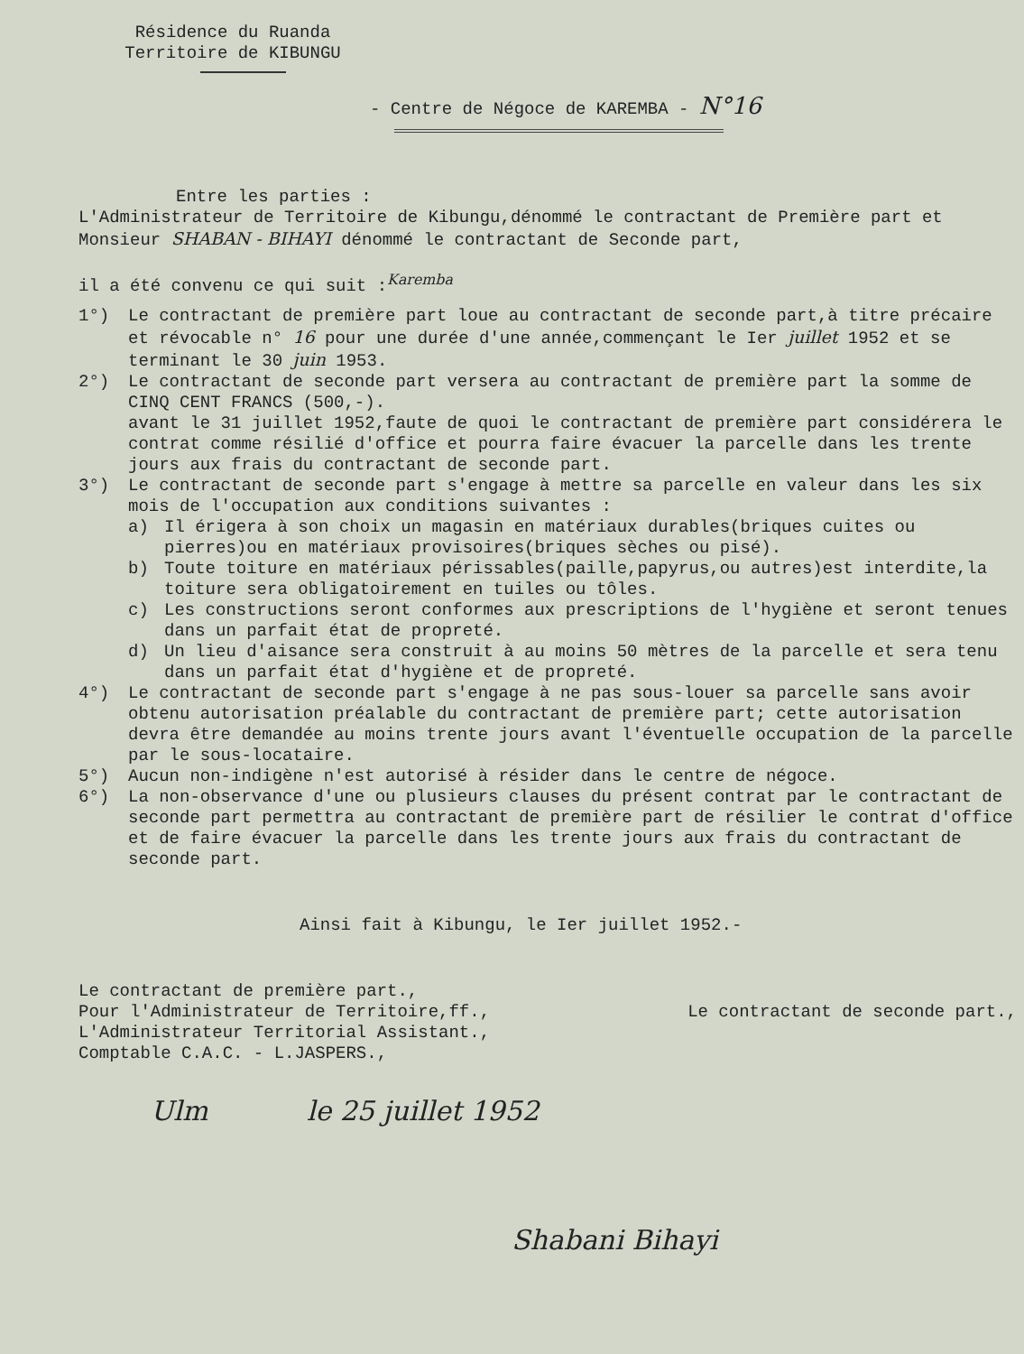Résidence du Ruanda
Territoire de KIBUNGU
- Centre de Négoce de KAREMBA - N°16
Entre les parties :
L'Administrateur de Territoire de Kibungu,dénommé le contractant de Première part et Monsieur SHABAN - BIHAYI dénommé le contractant de Seconde part,
il a été convenu ce qui suit :<sup>Karemba</sup>
1°) Le contractant de première part loue au contractant de seconde part,à titre précaire et révocable n° 16 pour une durée d'une année,commençant le Ier juillet 1952 et se terminant le 30 juin 1953.
2°) Le contractant de seconde part versera au contractant de première part la somme de CINQ CENT FRANCS (500,-).
avant le 31 juillet 1952,faute de quoi le contractant de première part considérera le contrat comme résilié d'office et pourra faire évacuer la parcelle dans les trente jours aux frais du contractant de seconde part.
3°) Le contractant de seconde part s'engage à mettre sa parcelle en valeur dans les six mois de l'occupation aux conditions suivantes :
a) Il érigera à son choix un magasin en matériaux durables(briques cuites ou pierres)ou en matériaux provisoires(briques sèches ou pisé).
b) Toute toiture en matériaux périssables(paille,papyrus,ou autres)est interdite,la toiture sera obligatoirement en tuiles ou tôles.
c) Les constructions seront conformes aux prescriptions de l'hygiène et seront tenues dans un parfait état de propreté.
d) Un lieu d'aisance sera construit à au moins 50 mètres de la parcelle et sera tenu dans un parfait état d'hygiène et de propreté.
4°) Le contractant de seconde part s'engage à ne pas sous-louer sa parcelle sans avoir obtenu autorisation préalable du contractant de première part; cette autorisation devra être demandée au moins trente jours avant l'éventuelle occupation de la parcelle par le sous-locataire.
5°) Aucun non-indigène n'est autorisé à résider dans le centre de négoce.
6°) La non-observance d'une ou plusieurs clauses du présent contrat par le contractant de seconde part permettra au contractant de première part de résilier le contrat d'office et de faire évacuer la parcelle dans les trente jours aux frais du contractant de seconde part.
Ainsi fait à Kibungu, le Ier juillet 1952.-
Le contractant de première part.,
Pour l'Administrateur de Territoire,ff., Le contractant de seconde part.,
L'Administrateur Territorial Assistant.,
Comptable C.A.C. - L.JASPERS.,
Ulm le 25 juillet 1952
Shabani Bihayi